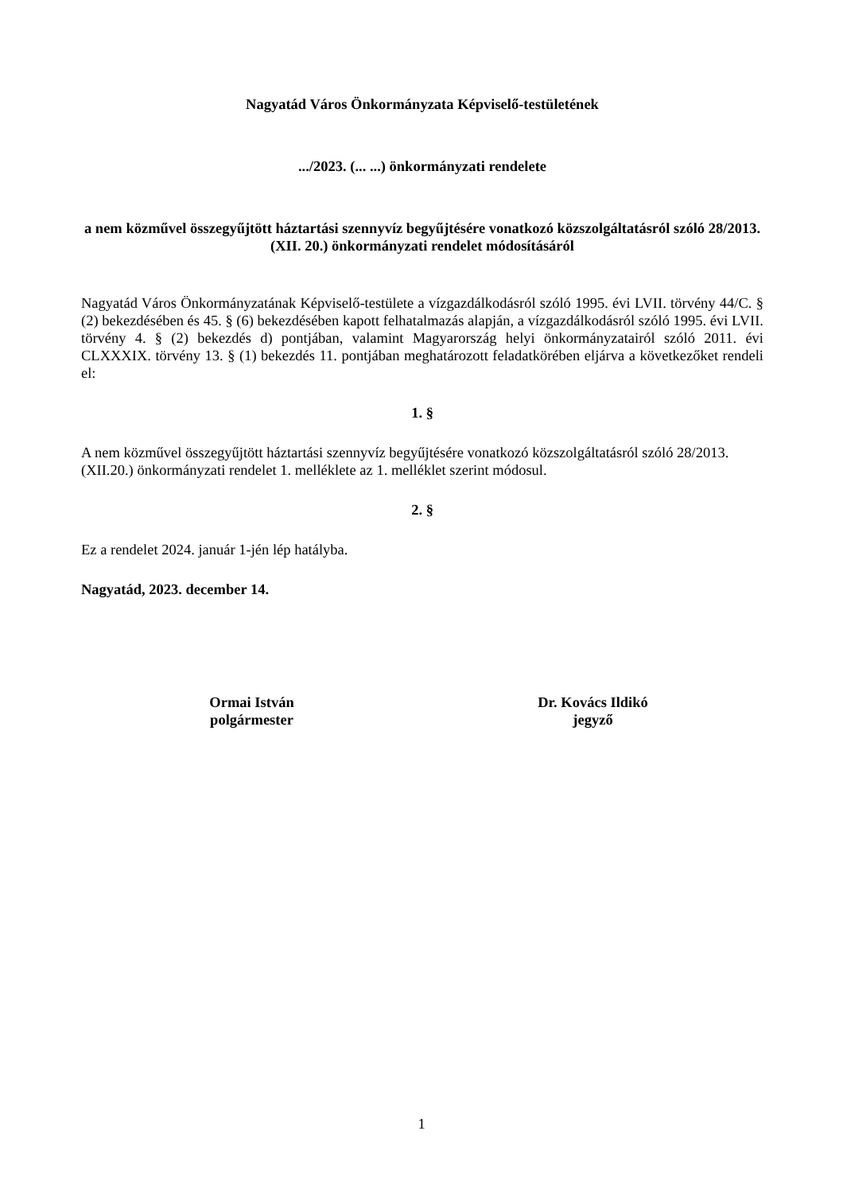Nagyatád Város Önkormányzata Képviselő-testületének
.../2023. (... ...) önkormányzati rendelete
a nem közművel összegyűjtött háztartási szennyvíz begyűjtésére vonatkozó közszolgáltatásról szóló 28/2013. (XII. 20.) önkormányzati rendelet módosításáról
Nagyatád Város Önkormányzatának Képviselő-testülete a vízgazdálkodásról szóló 1995. évi LVII. törvény 44/C. § (2) bekezdésében és 45. § (6) bekezdésében kapott felhatalmazás alapján, a vízgazdálkodásról szóló 1995. évi LVII. törvény 4. § (2) bekezdés d) pontjában, valamint Magyarország helyi önkormányzatairól szóló 2011. évi CLXXXIX. törvény 13. § (1) bekezdés 11. pontjában meghatározott feladatkörében eljárva a következőket rendeli el:
1. §
A nem közművel összegyűjtött háztartási szennyvíz begyűjtésére vonatkozó közszolgáltatásról szóló 28/2013. (XII.20.) önkormányzati rendelet 1. melléklete az 1. melléklet szerint módosul.
2. §
Ez a rendelet 2024. január 1-jén lép hatályba.
Nagyatád, 2023. december 14.
Ormai István
polgármester
Dr. Kovács Ildikó
jegyző
1